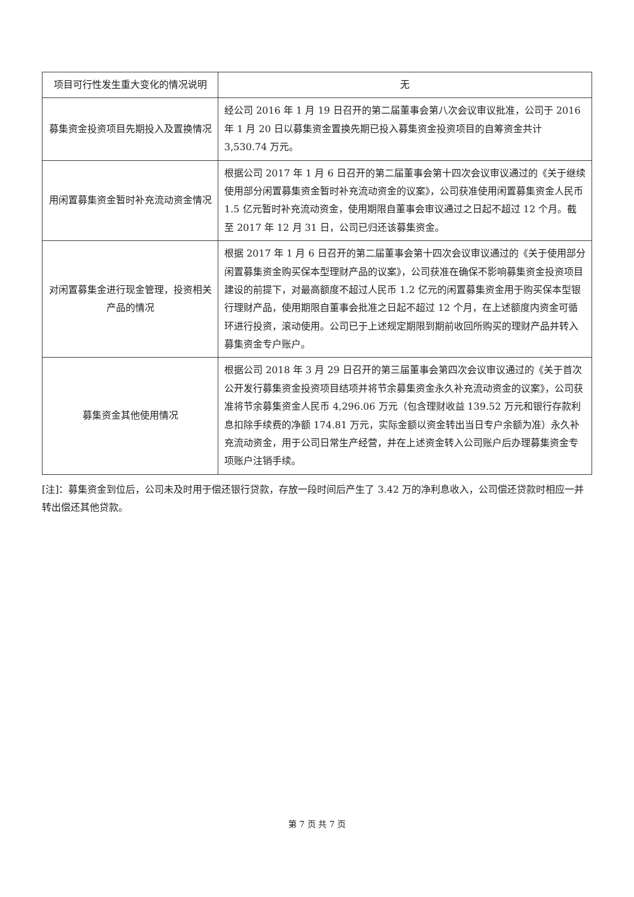| 项目可行性发生重大变化的情况说明 | 无 |
| 募集资金投资项目先期投入及置换情况 | 经公司 2016 年 1 月 19 日召开的第二届董事会第八次会议审议批准，公司于 2016 年 1 月 20 日以募集资金置换先期已投入募集资金投资项目的自筹资金共计 3,530.74 万元。 |
| 用闲置募集资金暂时补充流动资金情况 | 根据公司 2017 年 1 月 6 日召开的第二届董事会第十四次会议审议通过的《关于继续使用部分闲置募集资金暂时补充流动资金的议案》，公司获准使用闲置募集资金人民币 1.5 亿元暂时补充流动资金，使用期限自董事会审议通过之日起不超过 12 个月。截至 2017 年 12 月 31 日，公司已归还该募集资金。 |
| 对闲置募集金进行现金管理，投资相关产品的情况 | 根据 2017 年 1 月 6 日召开的第二届董事会第十四次会议审议通过的《关于使用部分闲置募集资金购买保本型理财产品的议案》，公司获准在确保不影响募集资金投资项目建设的前提下，对最高额度不超过人民币 1.2 亿元的闲置募集资金用于购买保本型银行理财产品，使用期限自董事会批准之日起不超过 12 个月，在上述额度内资金可循环进行投资，滚动使用。公司已于上述规定期限到期前收回所购买的理财产品并转入募集资金专户账户。 |
| 募集资金其他使用情况 | 根据公司 2018 年 3 月 29 日召开的第三届董事会第四次会议审议通过的《关于首次公开发行募集资金投资项目结项并将节余募集资金永久补充流动资金的议案》，公司获准将节余募集资金人民币 4,296.06 万元（包含理财收益 139.52 万元和银行存款利息扣除手续费的净额 174.81 万元，实际金额以资金转出当日专户余额为准）永久补充流动资金，用于公司日常生产经营，并在上述资金转入公司账户后办理募集资金专项账户注销手续。 |
[注]：募集资金到位后，公司未及时用于偿还银行贷款，存放一段时间后产生了 3.42 万的净利息收入，公司偿还贷款时相应一并转出偿还其他贷款。
第 7 页 共 7 页